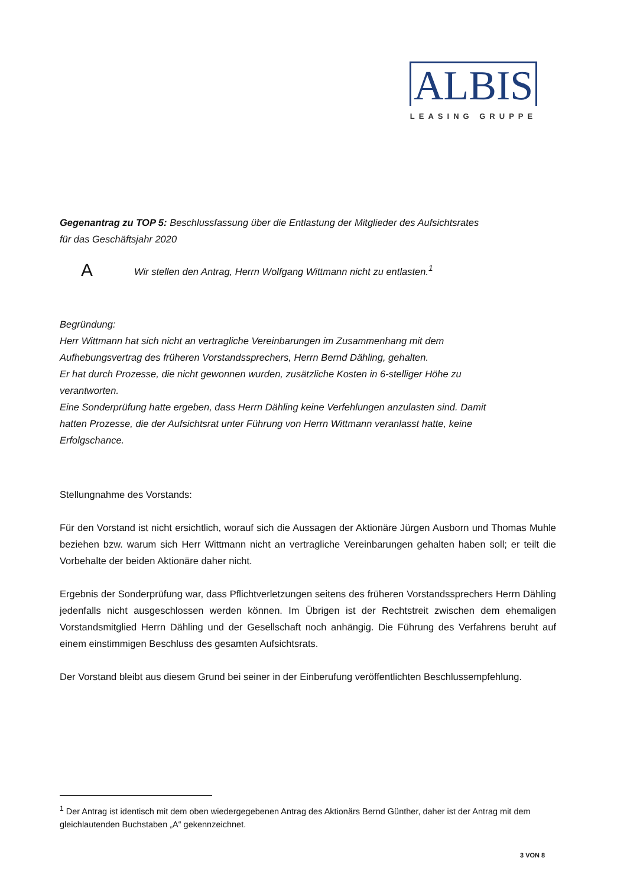ALBIS
LEASING GRUPPE
Gegenantrag zu TOP 5: Beschlussfassung über die Entlastung der Mitglieder des Aufsichtsrates
für das Geschäftsjahr 2020
A Wir stellen den Antrag, Herrn Wolfgang Wittmann nicht zu entlasten.<sup>1</sup>
Begründung:
Herr Wittmann hat sich nicht an vertragliche Vereinbarungen im Zusammenhang mit dem
Aufhebungsvertrag des früheren Vorstandssprechers, Herrn Bernd Dähling, gehalten.
Er hat durch Prozesse, die nicht gewonnen wurden, zusätzliche Kosten in 6-stelliger Höhe zu
verantworten.
Eine Sonderprüfung hatte ergeben, dass Herrn Dähling keine Verfehlungen anzulasten sind. Damit
hatten Prozesse, die der Aufsichtsrat unter Führung von Herrn Wittmann veranlasst hatte, keine
Erfolgschance.
Stellungnahme des Vorstands:
Für den Vorstand ist nicht ersichtlich, worauf sich die Aussagen der Aktionäre Jürgen Ausborn und Thomas Muhle beziehen bzw. warum sich Herr Wittmann nicht an vertragliche Vereinbarungen gehalten haben soll; er teilt die Vorbehalte der beiden Aktionäre daher nicht.
Ergebnis der Sonderprüfung war, dass Pflichtverletzungen seitens des früheren Vorstandssprechers Herrn Dähling jedenfalls nicht ausgeschlossen werden können. Im Übrigen ist der Rechtstreit zwischen dem ehemaligen Vorstandsmitglied Herrn Dähling und der Gesellschaft noch anhängig. Die Führung des Verfahrens beruht auf einem einstimmigen Beschluss des gesamten Aufsichtsrats.
Der Vorstand bleibt aus diesem Grund bei seiner in der Einberufung veröffentlichten Beschlussempfehlung.
<sup>1</sup> Der Antrag ist identisch mit dem oben wiedergegebenen Antrag des Aktionärs Bernd Günther, daher ist der Antrag mit dem gleichlautenden Buchstaben „A“ gekennzeichnet.
3 VON 8